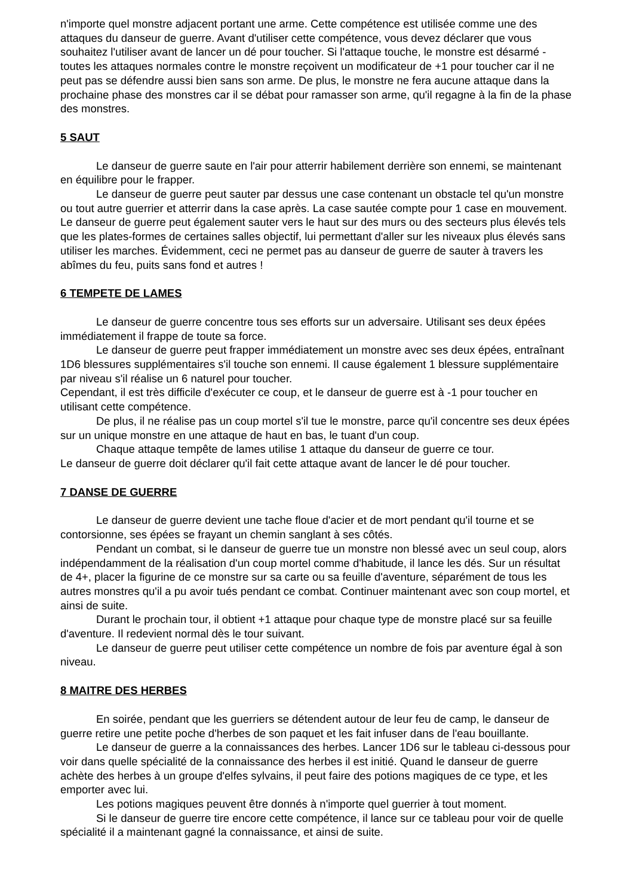n'importe quel monstre adjacent portant une arme. Cette compétence est utilisée comme une des attaques du danseur de guerre. Avant d'utiliser cette compétence, vous devez déclarer que vous souhaitez l'utiliser avant de lancer un dé pour toucher. Si l'attaque touche, le monstre est désarmé - toutes les attaques normales contre le monstre reçoivent un modificateur de +1 pour toucher car il ne peut pas se défendre aussi bien sans son arme. De plus, le monstre ne fera aucune attaque dans la prochaine phase des monstres car il se débat pour ramasser son arme, qu'il regagne à la fin de la phase des monstres.
5 SAUT
Le danseur de guerre saute en l'air pour atterrir habilement derrière son ennemi, se maintenant en équilibre pour le frapper.
Le danseur de guerre peut sauter par dessus une case contenant un obstacle tel qu'un monstre ou tout autre guerrier et atterrir dans la case après. La case sautée compte pour 1 case en mouvement. Le danseur de guerre peut également sauter vers le haut sur des murs ou des secteurs plus élevés tels que les plates-formes de certaines salles objectif, lui permettant d'aller sur les niveaux plus élevés sans utiliser les marches. Évidemment, ceci ne permet pas au danseur de guerre de sauter à travers les abîmes du feu, puits sans fond et autres !
6 TEMPETE DE LAMES
Le danseur de guerre concentre tous ses efforts sur un adversaire. Utilisant ses deux épées immédiatement il frappe de toute sa force.
Le danseur de guerre peut frapper immédiatement un monstre avec ses deux épées, entraînant 1D6 blessures supplémentaires s'il touche son ennemi. Il cause également 1 blessure supplémentaire par niveau s'il réalise un 6 naturel pour toucher.
Cependant, il est très difficile d'exécuter ce coup, et le danseur de guerre est à -1 pour toucher en utilisant cette compétence.
De plus, il ne réalise pas un coup mortel s'il tue le monstre, parce qu'il concentre ses deux épées sur un unique monstre en une attaque de haut en bas, le tuant d'un coup.
Chaque attaque tempête de lames utilise 1 attaque du danseur de guerre ce tour.
Le danseur de guerre doit déclarer qu'il fait cette attaque avant de lancer le dé pour toucher.
7 DANSE DE GUERRE
Le danseur de guerre devient une tache floue d'acier et de mort pendant qu'il tourne et se contorsionne, ses épées se frayant un chemin sanglant à ses côtés.
Pendant un combat, si le danseur de guerre tue un monstre non blessé avec un seul coup, alors indépendamment de la réalisation d'un coup mortel comme d'habitude, il lance les dés. Sur un résultat de 4+, placer la figurine de ce monstre sur sa carte ou sa feuille d'aventure, séparément de tous les autres monstres qu'il a pu avoir tués pendant ce combat. Continuer maintenant avec son coup mortel, et ainsi de suite.
Durant le prochain tour, il obtient +1 attaque pour chaque type de monstre placé sur sa feuille d'aventure. Il redevient normal dès le tour suivant.
Le danseur de guerre peut utiliser cette compétence un nombre de fois par aventure égal à son niveau.
8 MAITRE DES HERBES
En soirée, pendant que les guerriers se détendent autour de leur feu de camp, le danseur de guerre retire une petite poche d'herbes de son paquet et les fait infuser dans de l'eau bouillante.
Le danseur de guerre a la connaissances des herbes. Lancer 1D6 sur le tableau ci-dessous pour voir dans quelle spécialité de la connaissance des herbes il est initié. Quand le danseur de guerre achète des herbes à un groupe d'elfes sylvains, il peut faire des potions magiques de ce type, et les emporter avec lui.
Les potions magiques peuvent être donnés à n'importe quel guerrier à tout moment.
Si le danseur de guerre tire encore cette compétence, il lance sur ce tableau pour voir de quelle spécialité il a maintenant gagné la connaissance, et ainsi de suite.